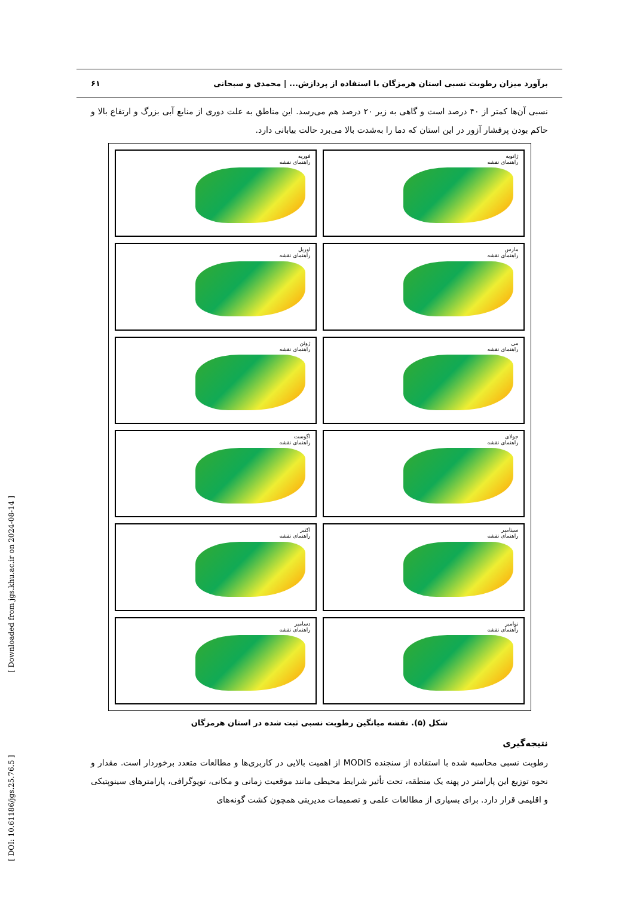برآورد میزان رطوبت نسبی استان هرمزگان با استفاده از پردازش... | محمدی و سبحانی ۶۱
نسبی آن‌ها کمتر از ۴۰ درصد است و گاهی به زیر ۲۰ درصد هم می‌رسد. این مناطق به علت دوری از منابع آبی بزرگ و ارتفاع بالا و حاکم بودن پرفشار آزور در این استان که دما را به‌شدت بالا می‌برد حالت بیابانی دارد.
ژانویه
راهنمای نقشه
فوریه
راهنمای نقشه
مارس
راهنمای نقشه
اوریل
راهنمای نقشه
می
راهنمای نقشه
ژوئن
راهنمای نقشه
جولای
راهنمای نقشه
اگوست
راهنمای نقشه
سپتامبر
راهنمای نقشه
اکتبر
راهنمای نقشه
نوامبر
راهنمای نقشه
دسامبر
راهنمای نقشه
شکل (۵). نقشه میانگین رطوبت نسبی ثبت شده در استان هرمزگان
نتیجه‌گیری
رطوبت نسبی محاسبه شده با استفاده از سنجنده MODIS از اهمیت بالایی در کاربری‌ها و مطالعات متعدد برخوردار است. مقدار و نحوه توزیع این پارامتر در پهنه یک منطقه، تحت تأثیر شرایط محیطی مانند موقعیت زمانی و مکانی، توپوگرافی، پارامترهای سینوپتیکی و اقلیمی قرار دارد. برای بسیاری از مطالعات علمی و تصمیمات مدیریتی همچون کشت گونه‌های
[ Downloaded from jgs.khu.ac.ir on 2024-08-14 ]
[ DOI: 10.61186/jgs.25.76.5 ]